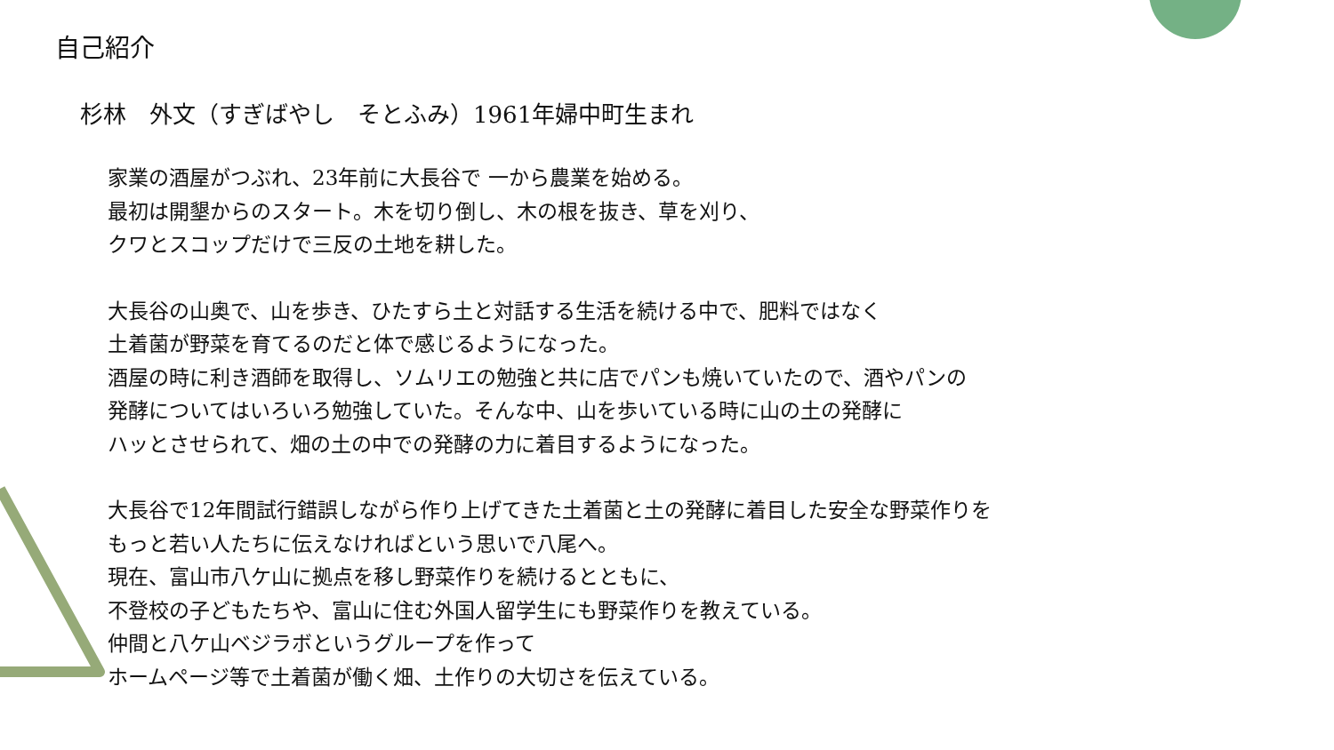自己紹介
杉林　外文（すぎばやし　そとふみ）1961年婦中町生まれ
家業の酒屋がつぶれ、23年前に大長谷で 一から農業を始める。
最初は開墾からのスタート。木を切り倒し、木の根を抜き、草を刈り、
クワとスコップだけで三反の土地を耕した。
大長谷の山奥で、山を歩き、ひたすら土と対話する生活を続ける中で、肥料ではなく
土着菌が野菜を育てるのだと体で感じるようになった。
酒屋の時に利き酒師を取得し、ソムリエの勉強と共に店でパンも焼いていたので、酒やパンの
発酵についてはいろいろ勉強していた。そんな中、山を歩いている時に山の土の発酵に
ハッとさせられて、畑の土の中での発酵の力に着目するようになった。
大長谷で12年間試行錯誤しながら作り上げてきた土着菌と土の発酵に着目した安全な野菜作りを
もっと若い人たちに伝えなければという思いで八尾へ。
現在、富山市八ケ山に拠点を移し野菜作りを続けるとともに、
不登校の子どもたちや、富山に住む外国人留学生にも野菜作りを教えている。
仲間と八ケ山ベジラボというグループを作って
ホームページ等で土着菌が働く畑、土作りの大切さを伝えている。